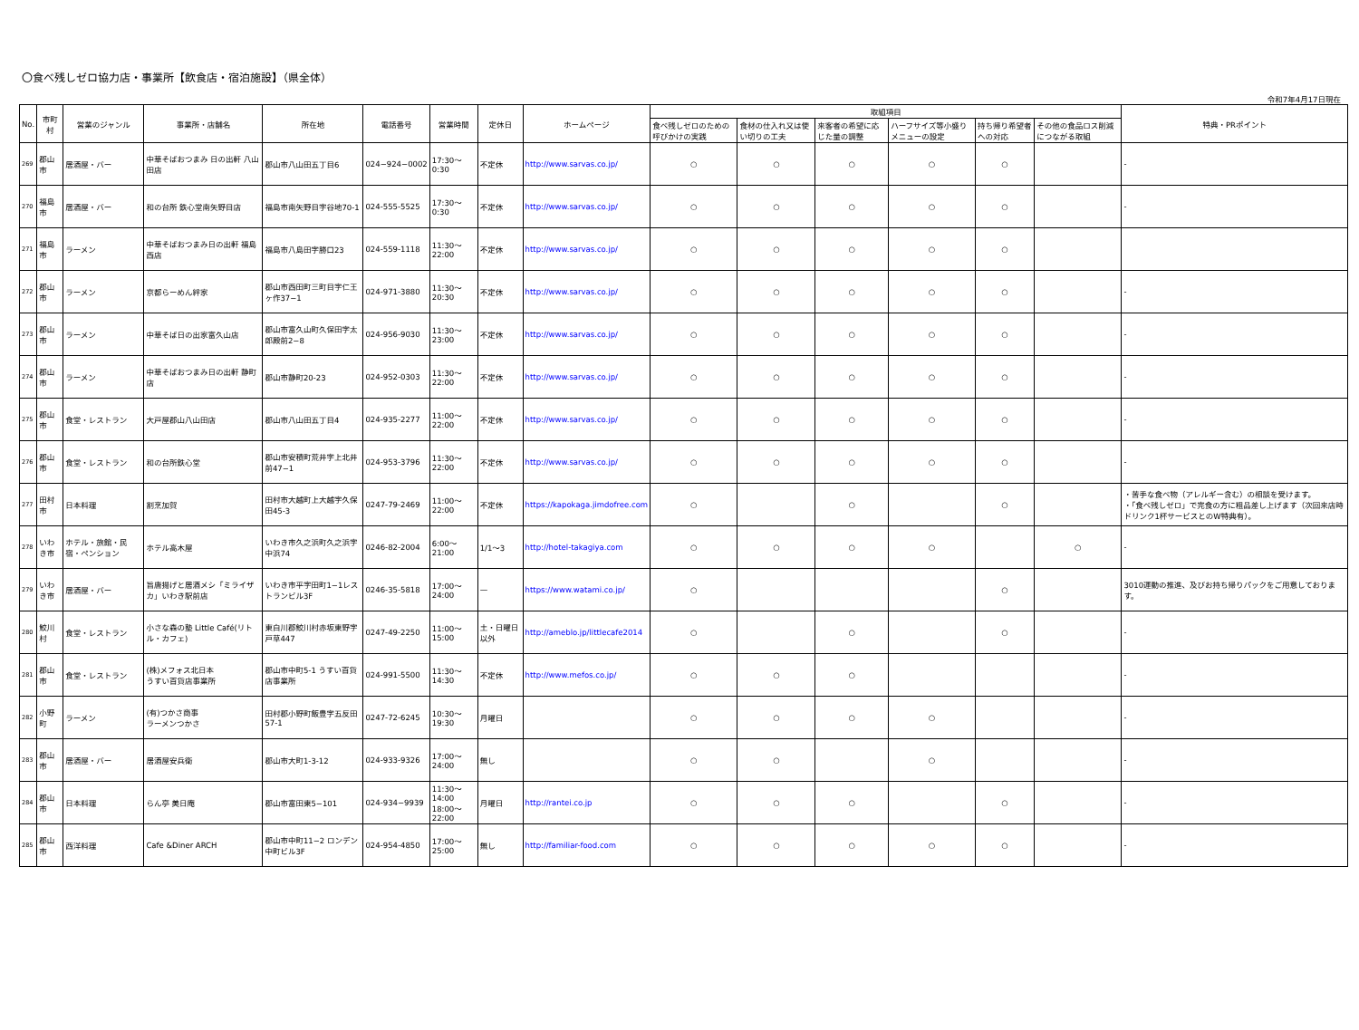〇食べ残しゼロ協力店・事業所【飲食店・宿泊施設】（県全体）
令和7年4月17日現在
| No. | 市町村 | 営業のジャンル | 事業所・店舗名 | 所在地 | 電話番号 | 営業時間 | 定休日 | ホームページ | 取組項目 | | | | | | 特典・PRポイント |
| --- | --- | --- | --- | --- | --- | --- | --- | --- | --- | --- | --- | --- | --- | --- | --- |
| | | | | | | | | | 食べ残しゼロのための呼びかけの実践 | 食材の仕入れ又は使い切りの工夫 | 来客者の希望に応じた量の調整 | ハーフサイズ等小盛りメニューの設定 | 持ち帰り希望者への対応 | その他の食品ロス削減につながる取組 | |
| 269 | 郡山市 | 居酒屋・バー | 中華そばおつまみ 日の出軒 八山田店 | 郡山市八山田五丁目6 | 024−924−0002 | 17:30〜0:30 | 不定休 | http://www.sarvas.co.jp/ | ○ | ○ | ○ | ○ | ○ | | - |
| 270 | 福島市 | 居酒屋・バー | 和の台所 鉄心堂南矢野目店 | 福島市南矢野目字谷地70-1 | 024-555-5525 | 17:30〜0:30 | 不定休 | http://www.sarvas.co.jp/ | ○ | ○ | ○ | ○ | ○ | | - |
| 271 | 福島市 | ラーメン | 中華そばおつまみ日の出軒 福島西店 | 福島市八島田字勝口23 | 024-559-1118 | 11:30〜22:00 | 不定休 | http://www.sarvas.co.jp/ | ○ | ○ | ○ | ○ | ○ | | |
| 272 | 郡山市 | ラーメン | 京都らーめん絆家 | 郡山市西田町三町目字仁王ヶ作37−1 | 024-971-3880 | 11:30〜20:30 | 不定休 | http://www.sarvas.co.jp/ | ○ | ○ | ○ | ○ | ○ | | - |
| 273 | 郡山市 | ラーメン | 中華そば日の出家富久山店 | 郡山市富久山町久保田字太郎殿前2−8 | 024-956-9030 | 11:30〜23:00 | 不定休 | http://www.sarvas.co.jp/ | ○ | ○ | ○ | ○ | ○ | | - |
| 274 | 郡山市 | ラーメン | 中華そばおつまみ日の出軒 静町店 | 郡山市静町20-23 | 024-952-0303 | 11:30〜22:00 | 不定休 | http://www.sarvas.co.jp/ | ○ | ○ | ○ | ○ | ○ | | - |
| 275 | 郡山市 | 食堂・レストラン | 大戸屋郡山八山田店 | 郡山市八山田五丁目4 | 024-935-2277 | 11:00〜22:00 | 不定休 | http://www.sarvas.co.jp/ | ○ | ○ | ○ | ○ | ○ | | - |
| 276 | 郡山市 | 食堂・レストラン | 和の台所鉄心堂 | 郡山市安積町荒井字上北井前47−1 | 024-953-3796 | 11:30〜22:00 | 不定休 | http://www.sarvas.co.jp/ | ○ | ○ | ○ | ○ | ○ | | - |
| 277 | 田村市 | 日本料理 | 割烹加賀 | 田村市大越町上大越字久保田45-3 | 0247-79-2469 | 11:00〜22:00 | 不定休 | https://kapokaga.jimdofree.com | ○ | | ○ | | ○ | | ・苦手な食べ物（アレルギー含む）の相談を受けます。 ・「食べ残しゼロ」で完食の方に粗品差し上げます（次回来店時ドリンク1杯サービスとのW特典有）。 |
| 278 | いわき市 | ホテル・旅館・民宿・ペンション | ホテル高木屋 | いわき市久之浜町久之浜字中浜74 | 0246-82-2004 | 6:00〜21:00 | 1/1〜3 | http://hotel-takagiya.com | ○ | ○ | ○ | ○ | | ○ | - |
| 279 | いわき市 | 居酒屋・バー | 旨唐揚げと居酒メシ「ミライザカ」いわき駅前店 | いわき市平字田町1−1レストランビル3F | 0246-35-5818 | 17:00〜24:00 | — | https://www.watami.co.jp/ | ○ | | | | ○ | | 3010運動の推進、及びお持ち帰りパックをご用意しております。 |
| 280 | 鮫川村 | 食堂・レストラン | 小さな森の塾 Little Café(リトル・カフェ) | 東白川郡鮫川村赤坂東野字戸草447 | 0247-49-2250 | 11:00〜15:00 | 土・日曜日以外 | http://ameblo.jp/littlecafe2014 | ○ | | ○ | | ○ | | - |
| 281 | 郡山市 | 食堂・レストラン | (株)メフォス北日本 うすい百貨店事業所 | 郡山市中町5-1 うすい百貨店事業所 | 024-991-5500 | 11:30〜14:30 | 不定休 | http://www.mefos.co.jp/ | ○ | ○ | ○ | | | | - |
| 282 | 小野町 | ラーメン | (有)つかさ商事 ラーメンつかさ | 田村郡小野町飯豊字五反田57-1 | 0247-72-6245 | 10:30〜19:30 | 月曜日 | | ○ | ○ | ○ | ○ | | | - |
| 283 | 郡山市 | 居酒屋・バー | 居酒屋安兵衛 | 郡山市大町1-3-12 | 024-933-9326 | 17:00〜24:00 | 無し | | ○ | ○ | | ○ | | | - |
| 284 | 郡山市 | 日本料理 | らん亭 美日庵 | 郡山市富田東5−101 | 024-934−9939 | 11:30〜14:00 18:00〜22:00 | 月曜日 | http://rantei.co.jp | ○ | ○ | ○ | | ○ | | - |
| 285 | 郡山市 | 西洋料理 | Cafe &Diner ARCH | 郡山市中町11−2 ロンデン中町ビル3F | 024-954-4850 | 17:00〜25:00 | 無し | http://familiar-food.com | ○ | ○ | ○ | ○ | ○ | | - |